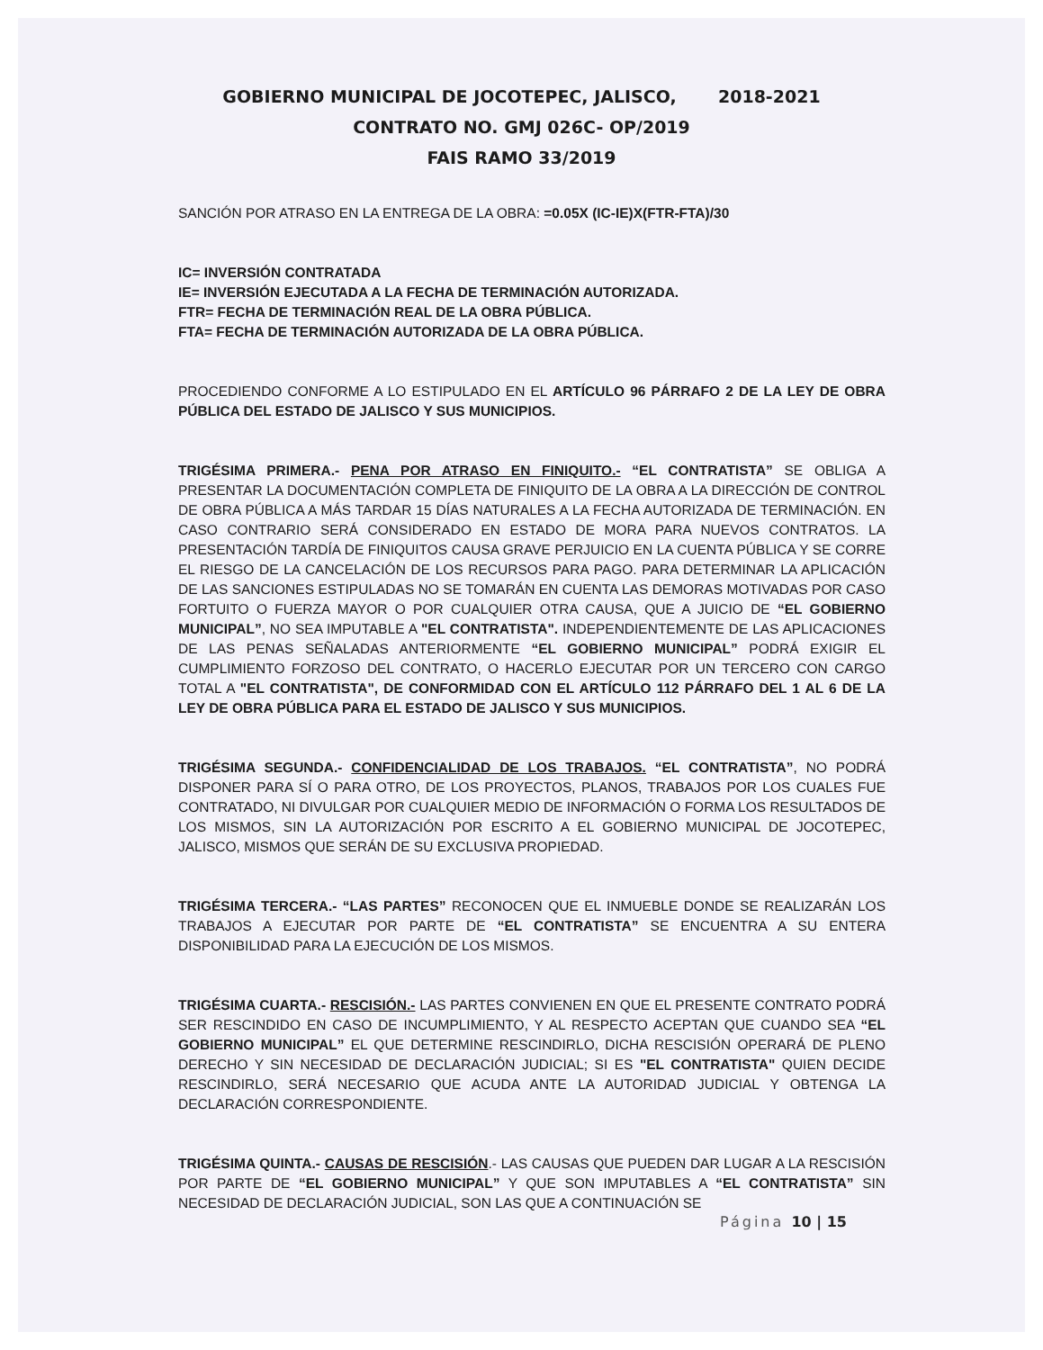GOBIERNO MUNICIPAL DE JOCOTEPEC, JALISCO, 2018-2021
CONTRATO NO. GMJ 026C- OP/2019
FAIS RAMO 33/2019
SANCIÓN POR ATRASO EN LA ENTREGA DE LA OBRA: =0.05X (IC-IE)X(FTR-FTA)/30
IC= INVERSIÓN CONTRATADA
IE= INVERSIÓN EJECUTADA A LA FECHA DE TERMINACIÓN AUTORIZADA.
FTR= FECHA DE TERMINACIÓN REAL DE LA OBRA PÚBLICA.
FTA= FECHA DE TERMINACIÓN AUTORIZADA DE LA OBRA PÚBLICA.
PROCEDIENDO CONFORME A LO ESTIPULADO EN EL ARTÍCULO 96 PÁRRAFO 2 DE LA LEY DE OBRA PÚBLICA DEL ESTADO DE JALISCO Y SUS MUNICIPIOS.
TRIGÉSIMA PRIMERA.- PENA POR ATRASO EN FINIQUITO.- “EL CONTRATISTA” SE OBLIGA A PRESENTAR LA DOCUMENTACIÓN COMPLETA DE FINIQUITO DE LA OBRA A LA DIRECCIÓN DE CONTROL DE OBRA PÚBLICA A MÁS TARDAR 15 DÍAS NATURALES A LA FECHA AUTORIZADA DE TERMINACIÓN. EN CASO CONTRARIO SERÁ CONSIDERADO EN ESTADO DE MORA PARA NUEVOS CONTRATOS. LA PRESENTACIÓN TARDÍA DE FINIQUITOS CAUSA GRAVE PERJUICIO EN LA CUENTA PÚBLICA Y SE CORRE EL RIESGO DE LA CANCELACIÓN DE LOS RECURSOS PARA PAGO. PARA DETERMINAR LA APLICACIÓN DE LAS SANCIONES ESTIPULADAS NO SE TOMARÁN EN CUENTA LAS DEMORAS MOTIVADAS POR CASO FORTUITO O FUERZA MAYOR O POR CUALQUIER OTRA CAUSA, QUE A JUICIO DE “EL GOBIERNO MUNICIPAL”, NO SEA IMPUTABLE A "EL CONTRATISTA". INDEPENDIENTEMENTE DE LAS APLICACIONES DE LAS PENAS SEÑALADAS ANTERIORMENTE “EL GOBIERNO MUNICIPAL” PODRÁ EXIGIR EL CUMPLIMIENTO FORZOSO DEL CONTRATO, O HACERLO EJECUTAR POR UN TERCERO CON CARGO TOTAL A "EL CONTRATISTA", DE CONFORMIDAD CON EL ARTÍCULO 112 PÁRRAFO DEL 1 AL 6 DE LA LEY DE OBRA PÚBLICA PARA EL ESTADO DE JALISCO Y SUS MUNICIPIOS.
TRIGÉSIMA SEGUNDA.- CONFIDENCIALIDAD DE LOS TRABAJOS. “EL CONTRATISTA”, NO PODRÁ DISPONER PARA SÍ O PARA OTRO, DE LOS PROYECTOS, PLANOS, TRABAJOS POR LOS CUALES FUE CONTRATADO, NI DIVULGAR POR CUALQUIER MEDIO DE INFORMACIÓN O FORMA LOS RESULTADOS DE LOS MISMOS, SIN LA AUTORIZACIÓN POR ESCRITO A EL GOBIERNO MUNICIPAL DE JOCOTEPEC, JALISCO, MISMOS QUE SERÁN DE SU EXCLUSIVA PROPIEDAD.
TRIGÉSIMA TERCERA.- “LAS PARTES” RECONOCEN QUE EL INMUEBLE DONDE SE REALIZARÁN LOS TRABAJOS A EJECUTAR POR PARTE DE “EL CONTRATISTA” SE ENCUENTRA A SU ENTERA DISPONIBILIDAD PARA LA EJECUCIÓN DE LOS MISMOS.
TRIGÉSIMA CUARTA.- RESCISIÓN.- LAS PARTES CONVIENEN EN QUE EL PRESENTE CONTRATO PODRÁ SER RESCINDIDO EN CASO DE INCUMPLIMIENTO, Y AL RESPECTO ACEPTAN QUE CUANDO SEA “EL GOBIERNO MUNICIPAL” EL QUE DETERMINE RESCINDIRLO, DICHA RESCISIÓN OPERARÁ DE PLENO DERECHO Y SIN NECESIDAD DE DECLARACIÓN JUDICIAL; SI ES "EL CONTRATISTA" QUIEN DECIDE RESCINDIRLO, SERÁ NECESARIO QUE ACUDA ANTE LA AUTORIDAD JUDICIAL Y OBTENGA LA DECLARACIÓN CORRESPONDIENTE.
TRIGÉSIMA QUINTA.- CAUSAS DE RESCISIÓN.- LAS CAUSAS QUE PUEDEN DAR LUGAR A LA RESCISIÓN POR PARTE DE “EL GOBIERNO MUNICIPAL” Y QUE SON IMPUTABLES A “EL CONTRATISTA” SIN NECESIDAD DE DECLARACIÓN JUDICIAL, SON LAS QUE A CONTINUACIÓN SE
Página 10 | 15